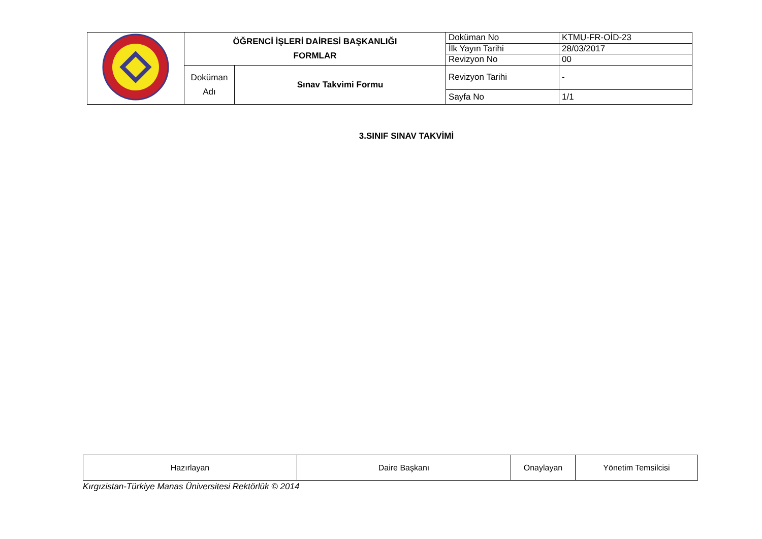| | ÖĞRENCİ İŞLERİ DAİRESİ BAŞKANLIĞI FORMLAR | | Doküman No | KTMU-FR-OİD-23 |
| | | | İlk Yayın Tarihi | 28/03/2017 |
| | | | Revizyon No | 00 |
| | Doküman Adı | Sınav Takvimi Formu | Revizyon Tarihi | - |
| | | | Sayfa No | 1/1 |
3.SINIF SINAV TAKVİMİ
| Hazırlayan | Daire Başkanı | Onaylayan | Yönetim Temsilcisi |
Kırgızistan-Türkiye Manas Üniversitesi Rektörlük © 2014